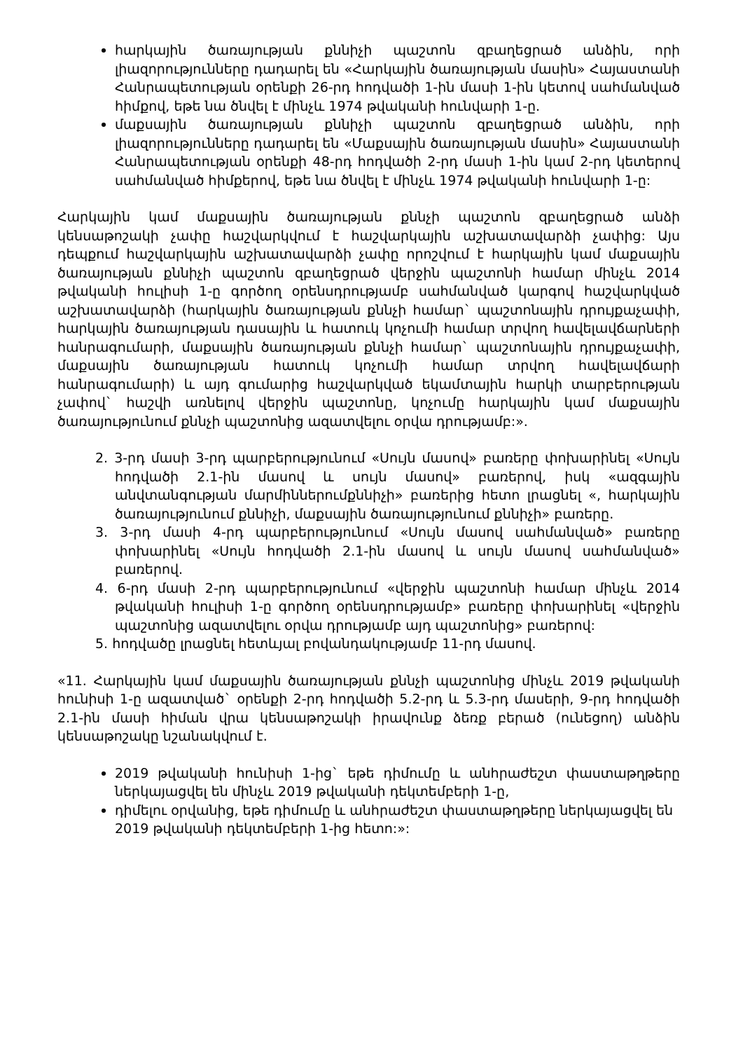հարկային ծառայության քննիչի պաշտոն զբաղեցրած անձին, որի լիազորությունները դադարել են «Հարկային ծառայության մասին» Հայաստանի Հանրապետության օրենքի 26-րդ հոդվածի 1-ին մասի 1-ին կետով սահմանված հիմքով, եթե նա ծնվել է մինչև 1974 թվականի հունվարի 1-ը.
մաքսային ծառայության քննիչի պաշտոն զբաղեցրած անձին, որի լիազորությունները դադարել են «Մաքսային ծառայության մասին» Հայաստանի Հանրապետության օրենքի 48-րդ հոդվածի 2-րդ մասի 1-ին կամ 2-րդ կետերով սահմանված հիմքերով, եթե նա ծնվել է մինչև 1974 թվականի հունվարի 1-ը:
Հարկային կամ մաքսային ծառայության քննչի պաշտոն զբաղեցրած անձի կենսաթոշակի չափը հաշվարկվում է հաշվարկային աշխատավարձի չափից: Այս դեպքում հաշվարկային աշխատավարձի չափը որոշվում է հարկային կամ մաքսային ծառայության քննիչի պաշտոն զբաղեցրած վերջին պաշտոնի համար մինչև 2014 թվականի հուլիսի 1-ը գործող օրենսդրությամբ սահմանված կարգով հաշվարկված աշխատավարձի (հարկային ծառայության քննչի համար` պաշտոնային դրույքաչափի, հարկային ծառայության դասային և հատուկ կոչումի համար տրվող հավելավճարների հանրագումարի, մաքսային ծառայության քննչի համար` պաշտոնային դրույքաչափի, մաքսային ծառայության հատուկ կոչումի համար տրվող հավելավճարի հանրագումարի) և այդ գումարից հաշվարկված եկամտային հարկի տարբերության չափով` հաշվի առնելով վերջին պաշտոնը, կոչումը հարկային կամ մաքսային ծառայությունում քննչի պաշտոնից ազատվելու օրվա դրությամբ:».
2. 3-րդ մասի 3-րդ պարբերությունում «Սույն մասով» բառերը փոխարինել «Սույն հոդվածի 2.1-ին մասով և սույն մասով» բառերով, իսկ «ազգային անվտանգության մարմիններումքննիչի» բառերից հետո լրացնել «, հարկային ծառայությունում քննիչի, մաքսային ծառայությունում քննիչի» բառերը.
3. 3-րդ մասի 4-րդ պարբերությունում «Սույն մասով սահմանված» բառերը փոխարինել «Սույն հոդվածի 2.1-ին մասով և սույն մասով սահմանված» բառերով.
4. 6-րդ մասի 2-րդ պարբերությունում «վերջին պաշտոնի համար մինչև 2014 թվականի հուլիսի 1-ը գործող օրենսդրությամբ» բառերը փոխարինել «վերջին պաշտոնից ազատվելու օրվա դրությամբ այդ պաշտոնից» բառերով:
5. հոդվածը լրացնել հետևյալ բովանդակությամբ 11-րդ մասով.
«11. Հարկային կամ մաքսային ծառայության քննչի պաշտոնից մինչև 2019 թվականի հունիսի 1-ը ազատված` օրենքի 2-րդ հոդվածի 5.2-րդ և 5.3-րդ մասերի, 9-րդ հոդվածի 2.1-ին մասի հիման վրա կենսաթոշակի իրավունք ձեռք բերած (ունեցող) անձին կենսաթոշակը նշանակվում է.
2019 թվականի հունիսի 1-ից` եթե դիմումը և անհրաժեշտ փաստաթղթերը ներկայացվել են մինչև 2019 թվականի դեկտեմբերի 1-ը,
դիմելու օրվանից, եթե դիմումը և անհրաժեշտ փաստաթղթերը ներկայացվել են 2019 թվականի դեկտեմբերի 1-ից հետո:»: